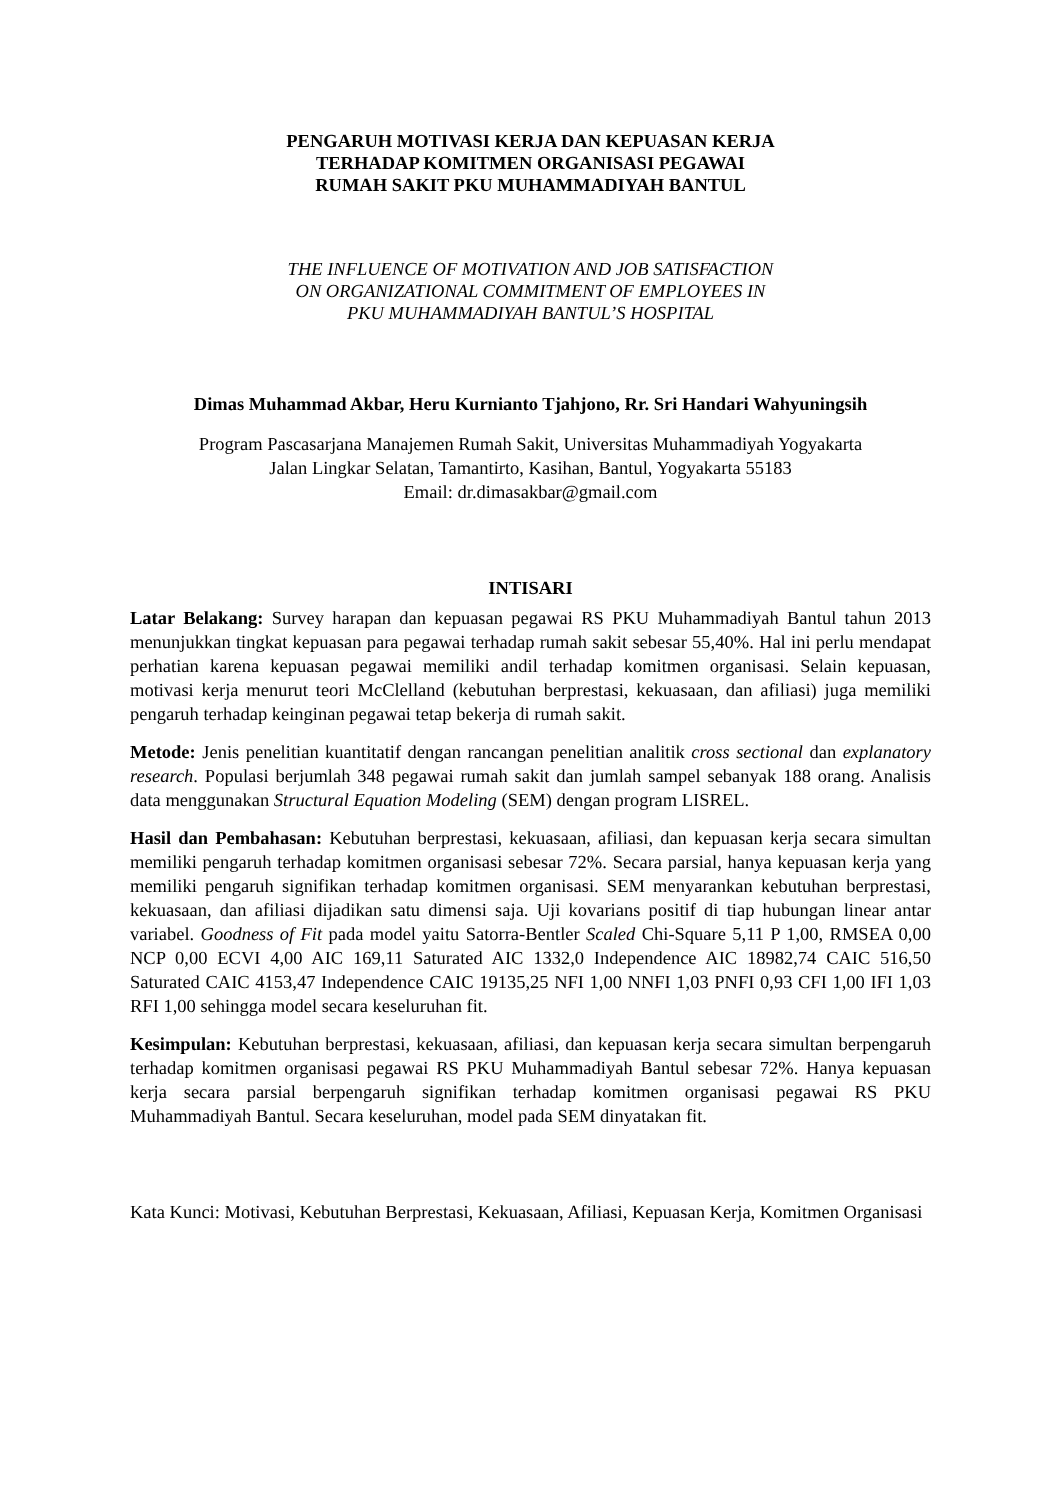PENGARUH MOTIVASI KERJA DAN KEPUASAN KERJA
TERHADAP KOMITMEN ORGANISASI PEGAWAI
RUMAH SAKIT PKU MUHAMMADIYAH BANTUL
THE INFLUENCE OF MOTIVATION AND JOB SATISFACTION
ON ORGANIZATIONAL COMMITMENT OF EMPLOYEES IN
PKU MUHAMMADIYAH BANTUL’S HOSPITAL
Dimas Muhammad Akbar, Heru Kurnianto Tjahjono, Rr. Sri Handari Wahyuningsih
Program Pascasarjana Manajemen Rumah Sakit, Universitas Muhammadiyah Yogyakarta
Jalan Lingkar Selatan, Tamantirto, Kasihan, Bantul, Yogyakarta 55183
Email: dr.dimasakbar@gmail.com
INTISARI
Latar Belakang: Survey harapan dan kepuasan pegawai RS PKU Muhammadiyah Bantul tahun 2013 menunjukkan tingkat kepuasan para pegawai terhadap rumah sakit sebesar 55,40%. Hal ini perlu mendapat perhatian karena kepuasan pegawai memiliki andil terhadap komitmen organisasi. Selain kepuasan, motivasi kerja menurut teori McClelland (kebutuhan berprestasi, kekuasaan, dan afiliasi) juga memiliki pengaruh terhadap keinginan pegawai tetap bekerja di rumah sakit.
Metode: Jenis penelitian kuantitatif dengan rancangan penelitian analitik cross sectional dan explanatory research. Populasi berjumlah 348 pegawai rumah sakit dan jumlah sampel sebanyak 188 orang. Analisis data menggunakan Structural Equation Modeling (SEM) dengan program LISREL.
Hasil dan Pembahasan: Kebutuhan berprestasi, kekuasaan, afiliasi, dan kepuasan kerja secara simultan memiliki pengaruh terhadap komitmen organisasi sebesar 72%. Secara parsial, hanya kepuasan kerja yang memiliki pengaruh signifikan terhadap komitmen organisasi. SEM menyarankan kebutuhan berprestasi, kekuasaan, dan afiliasi dijadikan satu dimensi saja. Uji kovarians positif di tiap hubungan linear antar variabel. Goodness of Fit pada model yaitu Satorra-Bentler Scaled Chi-Square 5,11 P 1,00, RMSEA 0,00 NCP 0,00 ECVI 4,00 AIC 169,11 Saturated AIC 1332,0 Independence AIC 18982,74 CAIC 516,50 Saturated CAIC 4153,47 Independence CAIC 19135,25 NFI 1,00 NNFI 1,03 PNFI 0,93 CFI 1,00 IFI 1,03 RFI 1,00 sehingga model secara keseluruhan fit.
Kesimpulan: Kebutuhan berprestasi, kekuasaan, afiliasi, dan kepuasan kerja secara simultan berpengaruh terhadap komitmen organisasi pegawai RS PKU Muhammadiyah Bantul sebesar 72%. Hanya kepuasan kerja secara parsial berpengaruh signifikan terhadap komitmen organisasi pegawai RS PKU Muhammadiyah Bantul. Secara keseluruhan, model pada SEM dinyatakan fit.
Kata Kunci: Motivasi, Kebutuhan Berprestasi, Kekuasaan, Afiliasi, Kepuasan Kerja, Komitmen Organisasi